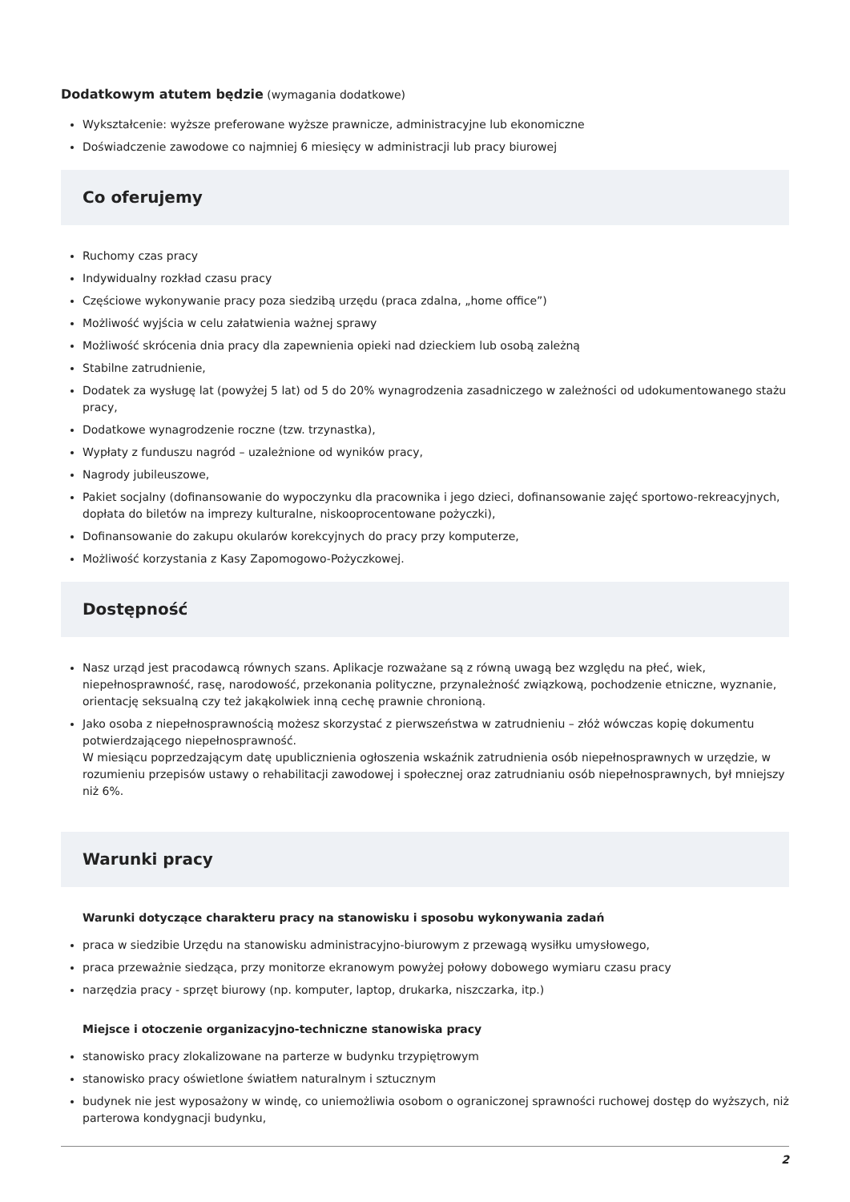Dodatkowym atutem będzie (wymagania dodatkowe)
Wykształcenie: wyższe preferowane wyższe prawnicze, administracyjne lub ekonomiczne
Doświadczenie zawodowe co najmniej 6 miesięcy w administracji lub pracy biurowej
Co oferujemy
Ruchomy czas pracy
Indywidualny rozkład czasu pracy
Częściowe wykonywanie pracy poza siedzibą urzędu (praca zdalna, „home office”)
Możliwość wyjścia w celu załatwienia ważnej sprawy
Możliwość skrócenia dnia pracy dla zapewnienia opieki nad dzieckiem lub osobą zależną
Stabilne zatrudnienie,
Dodatek za wysługę lat (powyżej 5 lat) od 5 do 20% wynagrodzenia zasadniczego w zależności od udokumentowanego stażu pracy,
Dodatkowe wynagrodzenie roczne (tzw. trzynastka),
Wypłaty z funduszu nagród – uzależnione od wyników pracy,
Nagrody jubileuszowe,
Pakiet socjalny (dofinansowanie do wypoczynku dla pracownika i jego dzieci, dofinansowanie zajęć sportowo-rekreacyjnych, dopłata do biletów na imprezy kulturalne, niskooprocentowane pożyczki),
Dofinansowanie do zakupu okularów korekcyjnych do pracy przy komputerze,
Możliwość korzystania z Kasy Zapomogowo-Pożyczkowej.
Dostępność
Nasz urząd jest pracodawcą równych szans. Aplikacje rozważane są z równą uwagą bez względu na płeć, wiek, niepełnosprawność, rasę, narodowość, przekonania polityczne, przynależność związkową, pochodzenie etniczne, wyznanie, orientację seksualną czy też jakąkolwiek inną cechę prawnie chronioną.
Jako osoba z niepełnosprawnością możesz skorzystać z pierwszeństwa w zatrudnieniu – złóż wówczas kopię dokumentu potwierdzającego niepełnosprawność.
W miesiącu poprzedzającym datę upublicznienia ogłoszenia wskaźnik zatrudnienia osób niepełnosprawnych w urzędzie, w rozumieniu przepisów ustawy o rehabilitacji zawodowej i społecznej oraz zatrudnianiu osób niepełnosprawnych, był mniejszy niż 6%.
Warunki pracy
Warunki dotyczące charakteru pracy na stanowisku i sposobu wykonywania zadań
praca w siedzibie Urzędu na stanowisku administracyjno-biurowym z przewagą wysiłku umysłowego,
praca przeważnie siedząca, przy monitorze ekranowym powyżej połowy dobowego wymiaru czasu pracy
narzędzia pracy - sprzęt biurowy (np. komputer, laptop, drukarka, niszczarka, itp.)
Miejsce i otoczenie organizacyjno-techniczne stanowiska pracy
stanowisko pracy zlokalizowane na parterze w budynku trzypiętrowym
stanowisko pracy oświetlone światłem naturalnym i sztucznym
budynek nie jest wyposażony w windę, co uniemożliwia osobom o ograniczonej sprawności ruchowej dostęp do wyższych, niż parterowa kondygnacji budynku,
2